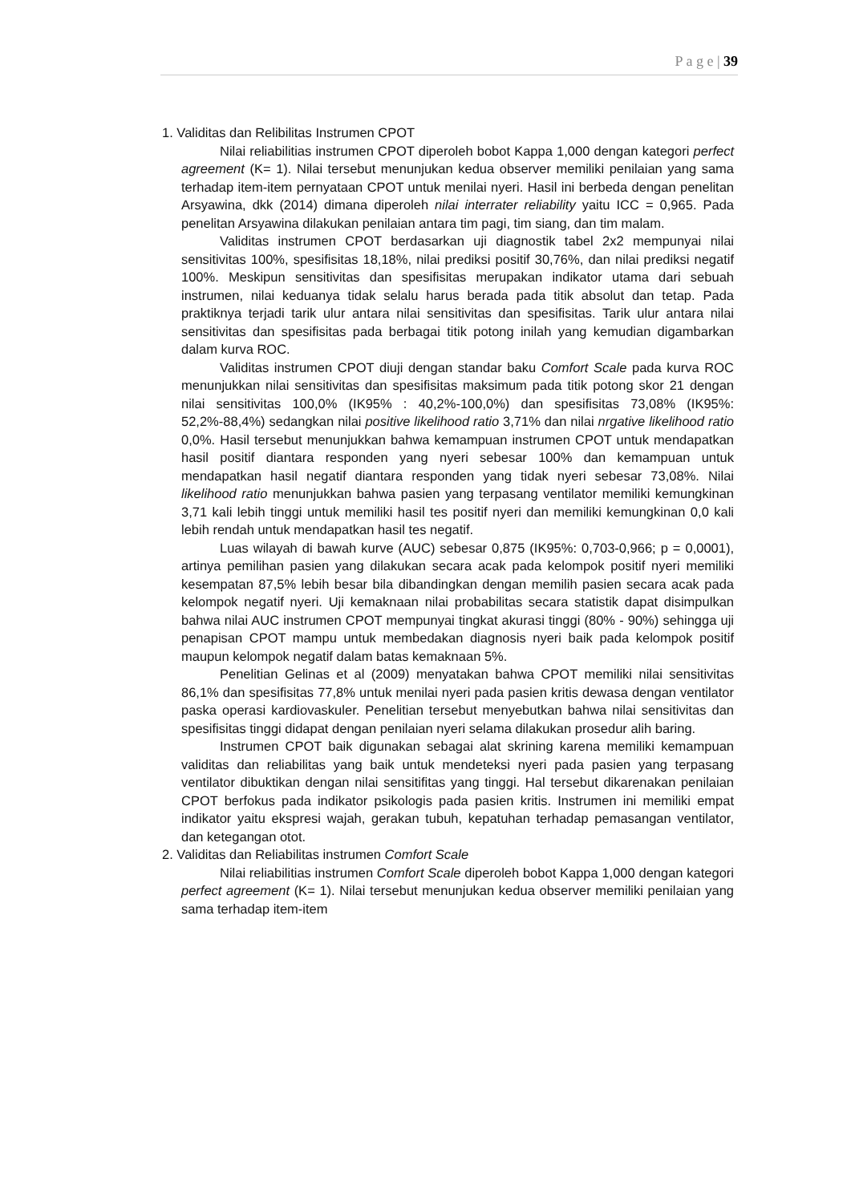P a g e | 39
1. Validitas dan Relibilitas Instrumen CPOT
Nilai reliabilitias instrumen CPOT diperoleh bobot Kappa 1,000 dengan kategori perfect agreement (K= 1). Nilai tersebut menunjukan kedua observer memiliki penilaian yang sama terhadap item-item pernyataan CPOT untuk menilai nyeri. Hasil ini berbeda dengan penelitan Arsyawina, dkk (2014) dimana diperoleh nilai interrater reliability yaitu ICC = 0,965. Pada penelitan Arsyawina dilakukan penilaian antara tim pagi, tim siang, dan tim malam.
Validitas instrumen CPOT berdasarkan uji diagnostik tabel 2x2 mempunyai nilai sensitivitas 100%, spesifisitas 18,18%, nilai prediksi positif 30,76%, dan nilai prediksi negatif 100%. Meskipun sensitivitas dan spesifisitas merupakan indikator utama dari sebuah instrumen, nilai keduanya tidak selalu harus berada pada titik absolut dan tetap. Pada praktiknya terjadi tarik ulur antara nilai sensitivitas dan spesifisitas. Tarik ulur antara nilai sensitivitas dan spesifisitas pada berbagai titik potong inilah yang kemudian digambarkan dalam kurva ROC.
Validitas instrumen CPOT diuji dengan standar baku Comfort Scale pada kurva ROC menunjukkan nilai sensitivitas dan spesifisitas maksimum pada titik potong skor 21 dengan nilai sensitivitas 100,0% (IK95% : 40,2%-100,0%) dan spesifisitas 73,08% (IK95%: 52,2%-88,4%) sedangkan nilai positive likelihood ratio 3,71% dan nilai nrgative likelihood ratio 0,0%. Hasil tersebut menunjukkan bahwa kemampuan instrumen CPOT untuk mendapatkan hasil positif diantara responden yang nyeri sebesar 100% dan kemampuan untuk mendapatkan hasil negatif diantara responden yang tidak nyeri sebesar 73,08%. Nilai likelihood ratio menunjukkan bahwa pasien yang terpasang ventilator memiliki kemungkinan 3,71 kali lebih tinggi untuk memiliki hasil tes positif nyeri dan memiliki kemungkinan 0,0 kali lebih rendah untuk mendapatkan hasil tes negatif.
Luas wilayah di bawah kurve (AUC) sebesar 0,875 (IK95%: 0,703-0,966; p = 0,0001), artinya pemilihan pasien yang dilakukan secara acak pada kelompok positif nyeri memiliki kesempatan 87,5% lebih besar bila dibandingkan dengan memilih pasien secara acak pada kelompok negatif nyeri. Uji kemaknaan nilai probabilitas secara statistik dapat disimpulkan bahwa nilai AUC instrumen CPOT mempunyai tingkat akurasi tinggi (80% - 90%) sehingga uji penapisan CPOT mampu untuk membedakan diagnosis nyeri baik pada kelompok positif maupun kelompok negatif dalam batas kemaknaan 5%.
Penelitian Gelinas et al (2009) menyatakan bahwa CPOT memiliki nilai sensitivitas 86,1% dan spesifisitas 77,8% untuk menilai nyeri pada pasien kritis dewasa dengan ventilator paska operasi kardiovaskuler. Penelitian tersebut menyebutkan bahwa nilai sensitivitas dan spesifisitas tinggi didapat dengan penilaian nyeri selama dilakukan prosedur alih baring.
Instrumen CPOT baik digunakan sebagai alat skrining karena memiliki kemampuan validitas dan reliabilitas yang baik untuk mendeteksi nyeri pada pasien yang terpasang ventilator dibuktikan dengan nilai sensitifitas yang tinggi. Hal tersebut dikarenakan penilaian CPOT berfokus pada indikator psikologis pada pasien kritis. Instrumen ini memiliki empat indikator yaitu ekspresi wajah, gerakan tubuh, kepatuhan terhadap pemasangan ventilator, dan ketegangan otot.
2. Validitas dan Reliabilitas instrumen Comfort Scale
Nilai reliabilitias instrumen Comfort Scale diperoleh bobot Kappa 1,000 dengan kategori perfect agreement (K= 1). Nilai tersebut menunjukan kedua observer memiliki penilaian yang sama terhadap item-item